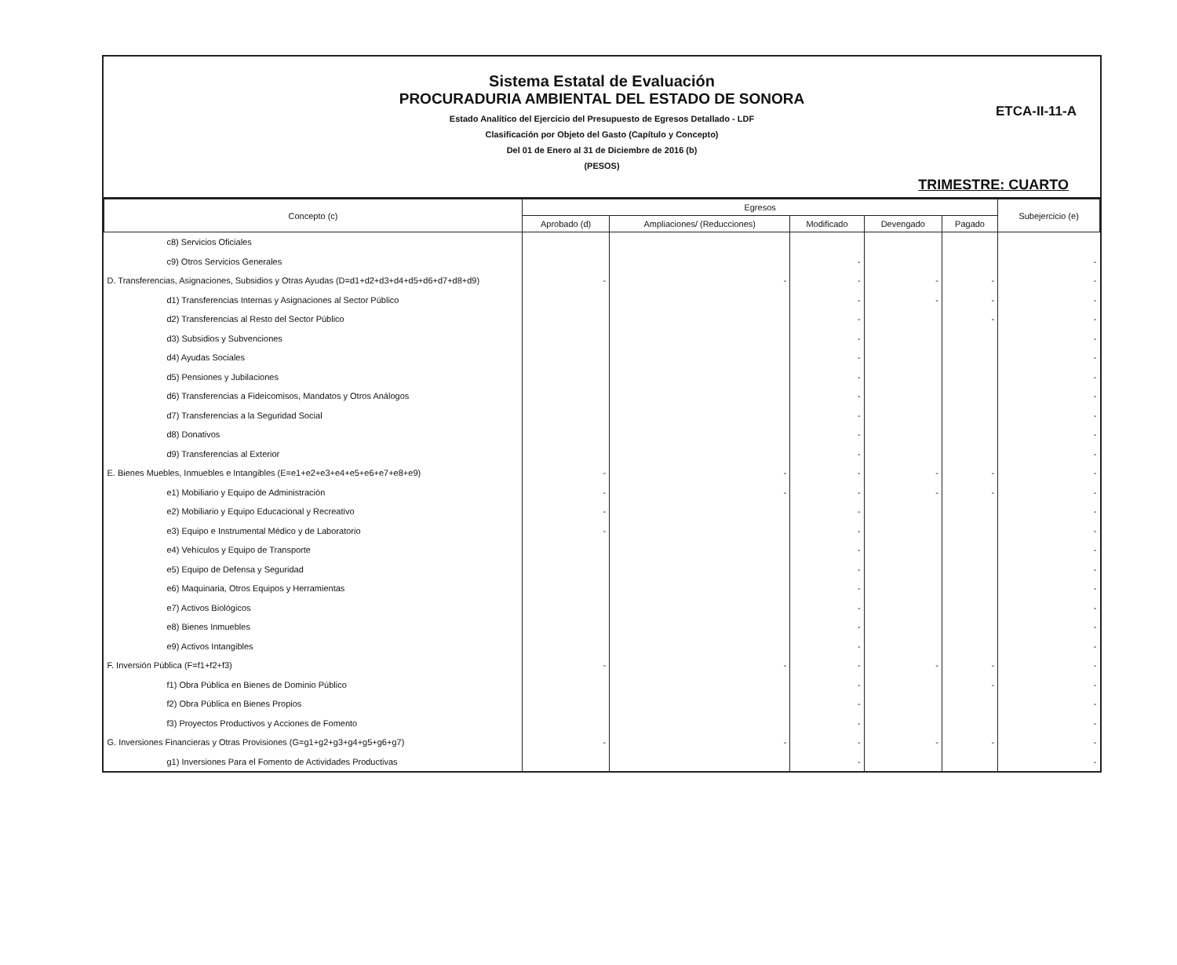Sistema Estatal de Evaluación
PROCURADURIA AMBIENTAL DEL ESTADO DE SONORA
ETCA-II-11-A
Estado Analítico del Ejercicio del Presupuesto de Egresos Detallado - LDF
Clasificación por Objeto del Gasto (Capítulo y Concepto)
Del 01 de Enero al 31 de Diciembre de 2016 (b)
(PESOS)
TRIMESTRE: CUARTO
| Concepto (c) | Egresos | | | | | Subejercicio (e) |
| --- | --- | --- | --- | --- | --- | --- |
| | Aprobado (d) | Ampliaciones/ (Reducciones) | Modificado | Devengado | Pagado | |
| c8) Servicios Oficiales | | | | | | |
| c9) Otros Servicios Generales | | | - | | | - |
| D. Transferencias, Asignaciones, Subsidios y Otras Ayudas (D=d1+d2+d3+d4+d5+d6+d7+d8+d9) | - | - | - | - | - | - |
| d1) Transferencias Internas y Asignaciones al Sector Público | | | - | - | - | - |
| d2) Transferencias al Resto del Sector Público | | | - | | - | - |
| d3) Subsidios y Subvenciones | | | - | | | - |
| d4) Ayudas Sociales | | | - | | | - |
| d5) Pensiones y Jubilaciones | | | - | | | - |
| d6) Transferencias a Fideicomisos, Mandatos y Otros Análogos | | | - | | | - |
| d7) Transferencias a la Seguridad Social | | | - | | | - |
| d8) Donativos | | | - | | | - |
| d9) Transferencias al Exterior | | | - | | | - |
| E. Bienes Muebles, Inmuebles e Intangibles (E=e1+e2+e3+e4+e5+e6+e7+e8+e9) | - | - | - | - | - | - |
| e1) Mobiliario y Equipo de Administración | - | - | - | - | - | - |
| e2) Mobiliario y Equipo Educacional y Recreativo | - | | - | | | - |
| e3) Equipo e Instrumental Médico y de Laboratorio | - | | - | | | - |
| e4) Vehículos y Equipo de Transporte | | | - | | | - |
| e5) Equipo de Defensa y Seguridad | | | - | | | - |
| e6) Maquinaria, Otros Equipos y Herramientas | | | - | | | - |
| e7) Activos Biológicos | | | - | | | - |
| e8) Bienes Inmuebles | | | - | | | - |
| e9) Activos Intangibles | | | - | | | - |
| F. Inversión Pública (F=f1+f2+f3) | - | - | - | - | - | - |
| f1) Obra Pública en Bienes de Dominio Público | | | - | | - | - |
| f2) Obra Pública en Bienes Propios | | | - | | | - |
| f3) Proyectos Productivos y Acciones de Fomento | | | - | | | - |
| G. Inversiones Financieras y Otras Provisiones (G=g1+g2+g3+g4+g5+g6+g7) | - | - | - | - | - | - |
| g1) Inversiones Para el Fomento de Actividades Productivas | | | - | | | - |